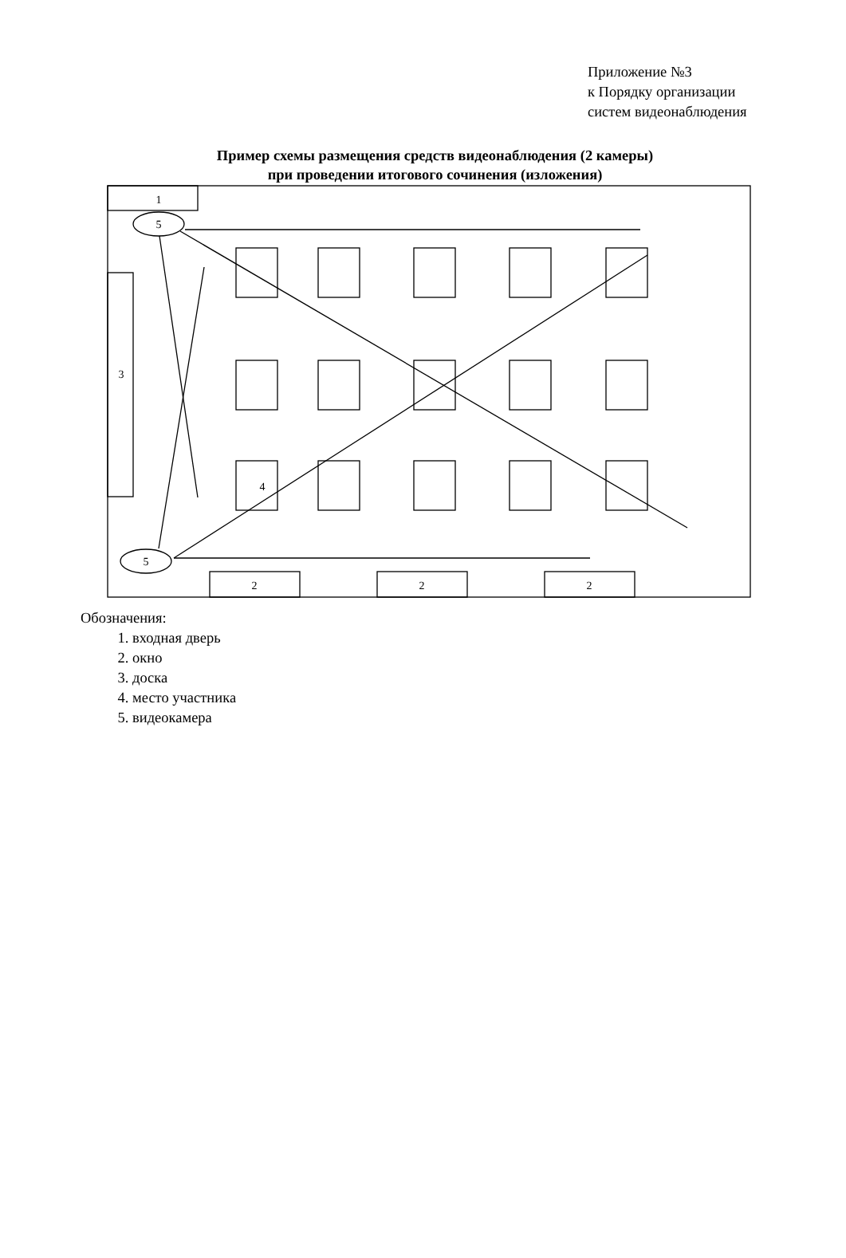Приложение №3
к Порядку организации
систем видеонаблюдения
Пример схемы размещения средств видеонаблюдения (2 камеры)
при проведении итогового сочинения (изложения)
1
5
5
3
4
2
2
2
Обозначения:
1. входная дверь
2. окно
3. доска
4. место участника
5. видеокамера